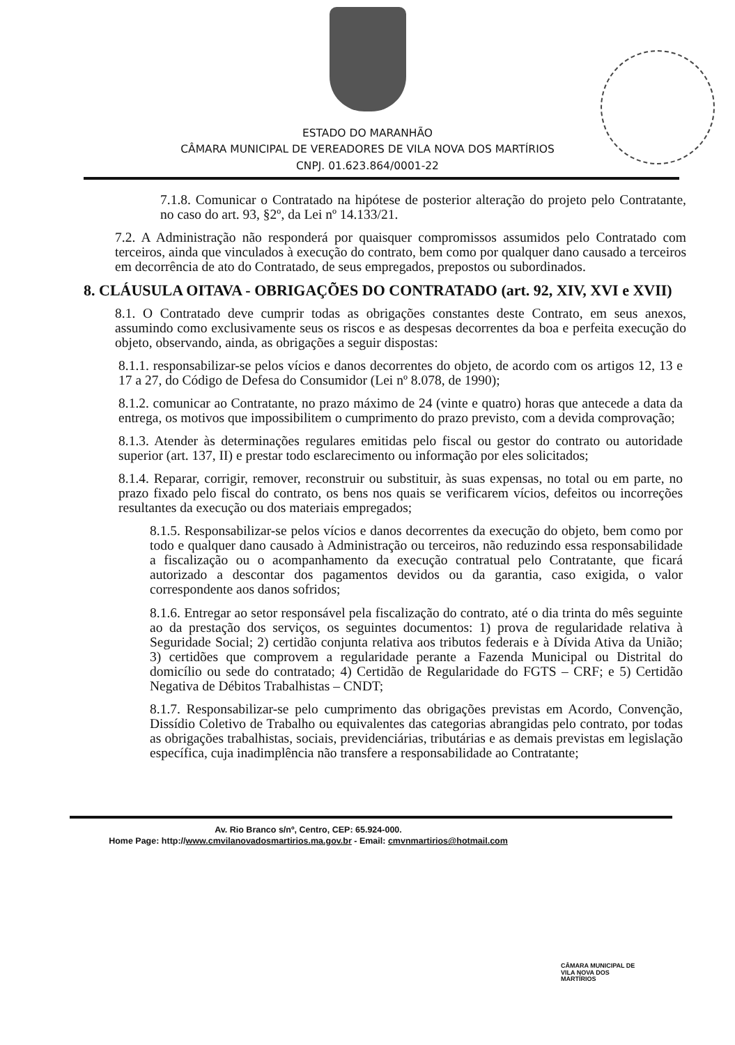ESTADO DO MARANHÃO
CÂMARA MUNICIPAL DE VEREADORES DE VILA NOVA DOS MARTÍRIOS
CNPJ. 01.623.864/0001-22
7.1.8. Comunicar o Contratado na hipótese de posterior alteração do projeto pelo Contratante, no caso do art. 93, §2º, da Lei nº 14.133/21.
7.2. A Administração não responderá por quaisquer compromissos assumidos pelo Contratado com terceiros, ainda que vinculados à execução do contrato, bem como por qualquer dano causado a terceiros em decorrência de ato do Contratado, de seus empregados, prepostos ou subordinados.
8. CLÁUSULA OITAVA - OBRIGAÇÕES DO CONTRATADO (art. 92, XIV, XVI e XVII)
8.1. O Contratado deve cumprir todas as obrigações constantes deste Contrato, em seus anexos, assumindo como exclusivamente seus os riscos e as despesas decorrentes da boa e perfeita execução do objeto, observando, ainda, as obrigações a seguir dispostas:
8.1.1. responsabilizar-se pelos vícios e danos decorrentes do objeto, de acordo com os artigos 12, 13 e 17 a 27, do Código de Defesa do Consumidor (Lei nº 8.078, de 1990);
8.1.2. comunicar ao Contratante, no prazo máximo de 24 (vinte e quatro) horas que antecede a data da entrega, os motivos que impossibilitem o cumprimento do prazo previsto, com a devida comprovação;
8.1.3. Atender às determinações regulares emitidas pelo fiscal ou gestor do contrato ou autoridade superior (art. 137, II) e prestar todo esclarecimento ou informação por eles solicitados;
8.1.4. Reparar, corrigir, remover, reconstruir ou substituir, às suas expensas, no total ou em parte, no prazo fixado pelo fiscal do contrato, os bens nos quais se verificarem vícios, defeitos ou incorreções resultantes da execução ou dos materiais empregados;
8.1.5. Responsabilizar-se pelos vícios e danos decorrentes da execução do objeto, bem como por todo e qualquer dano causado à Administração ou terceiros, não reduzindo essa responsabilidade a fiscalização ou o acompanhamento da execução contratual pelo Contratante, que ficará autorizado a descontar dos pagamentos devidos ou da garantia, caso exigida, o valor correspondente aos danos sofridos;
8.1.6. Entregar ao setor responsável pela fiscalização do contrato, até o dia trinta do mês seguinte ao da prestação dos serviços, os seguintes documentos: 1) prova de regularidade relativa à Seguridade Social; 2) certidão conjunta relativa aos tributos federais e à Dívida Ativa da União; 3) certidões que comprovem a regularidade perante a Fazenda Municipal ou Distrital do domicílio ou sede do contratado; 4) Certidão de Regularidade do FGTS – CRF; e 5) Certidão Negativa de Débitos Trabalhistas – CNDT;
8.1.7. Responsabilizar-se pelo cumprimento das obrigações previstas em Acordo, Convenção, Dissídio Coletivo de Trabalho ou equivalentes das categorias abrangidas pelo contrato, por todas as obrigações trabalhistas, sociais, previdenciárias, tributárias e as demais previstas em legislação específica, cuja inadimplência não transfere a responsabilidade ao Contratante;
Av. Rio Branco s/nº, Centro, CEP: 65.924-000.
Home Page: http://www.cmvilanovadosmartirios.ma.gov.br - Email: cmvnmartirios@hotmail.com
CÂMARA MUNICIPAL DE
VILA NOVA DOS
MARTÍRIOS